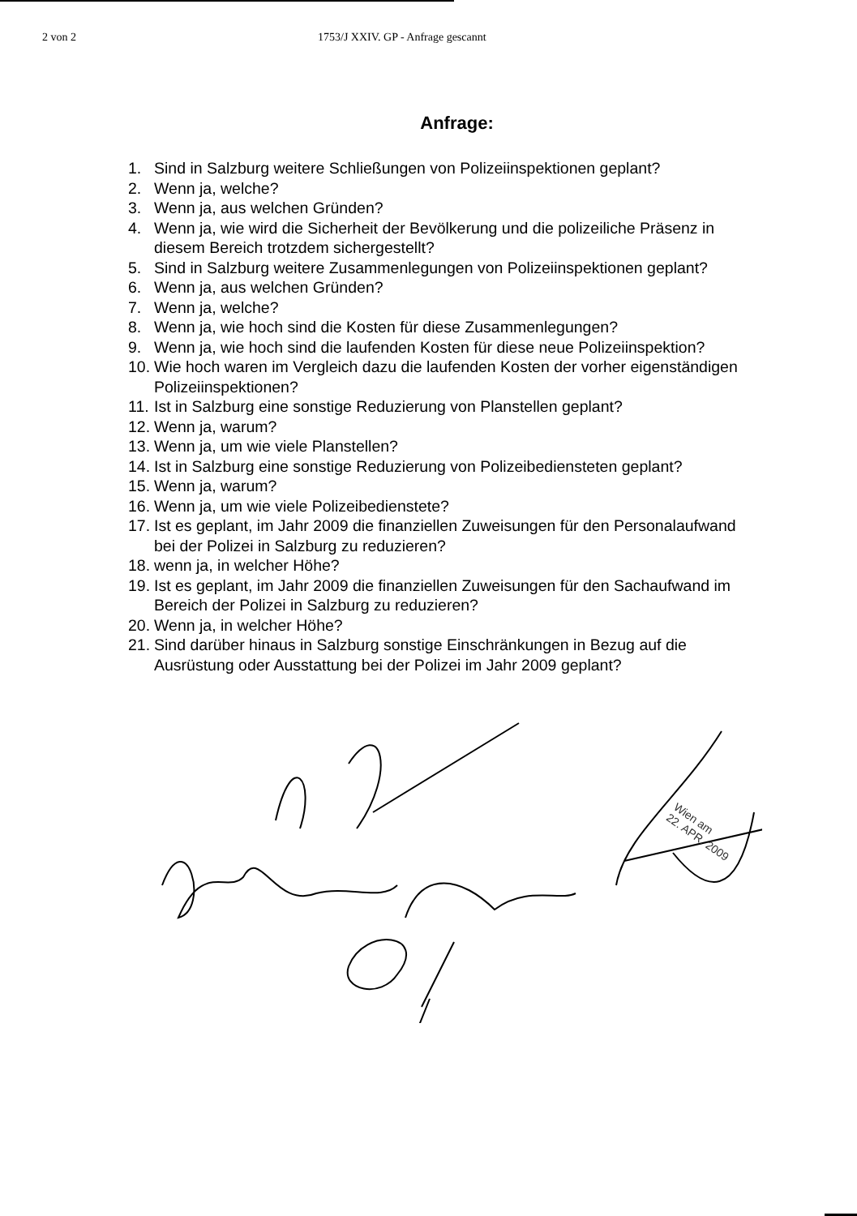2 von 2 1753/J XXIV. GP - Anfrage gescannt
Anfrage:
1. Sind in Salzburg weitere Schließungen von Polizeiinspektionen geplant?
2. Wenn ja, welche?
3. Wenn ja, aus welchen Gründen?
4. Wenn ja, wie wird die Sicherheit der Bevölkerung und die polizeiliche Präsenz in diesem Bereich trotzdem sichergestellt?
5. Sind in Salzburg weitere Zusammenlegungen von Polizeiinspektionen geplant?
6. Wenn ja, aus welchen Gründen?
7. Wenn ja, welche?
8. Wenn ja, wie hoch sind die Kosten für diese Zusammenlegungen?
9. Wenn ja, wie hoch sind die laufenden Kosten für diese neue Polizeiinspektion?
10. Wie hoch waren im Vergleich dazu die laufenden Kosten der vorher eigenständigen Polizeiinspektionen?
11. Ist in Salzburg eine sonstige Reduzierung von Planstellen geplant?
12. Wenn ja, warum?
13. Wenn ja, um wie viele Planstellen?
14. Ist in Salzburg eine sonstige Reduzierung von Polizeibediensteten geplant?
15. Wenn ja, warum?
16. Wenn ja, um wie viele Polizeibedienstete?
17. Ist es geplant, im Jahr 2009 die finanziellen Zuweisungen für den Personalaufwand bei der Polizei in Salzburg zu reduzieren?
18. wenn ja, in welcher Höhe?
19. Ist es geplant, im Jahr 2009 die finanziellen Zuweisungen für den Sachaufwand im Bereich der Polizei in Salzburg zu reduzieren?
20. Wenn ja, in welcher Höhe?
21. Sind darüber hinaus in Salzburg sonstige Einschränkungen in Bezug auf die Ausrüstung oder Ausstattung bei der Polizei im Jahr 2009 geplant?
Wien am
22. APR. 2009